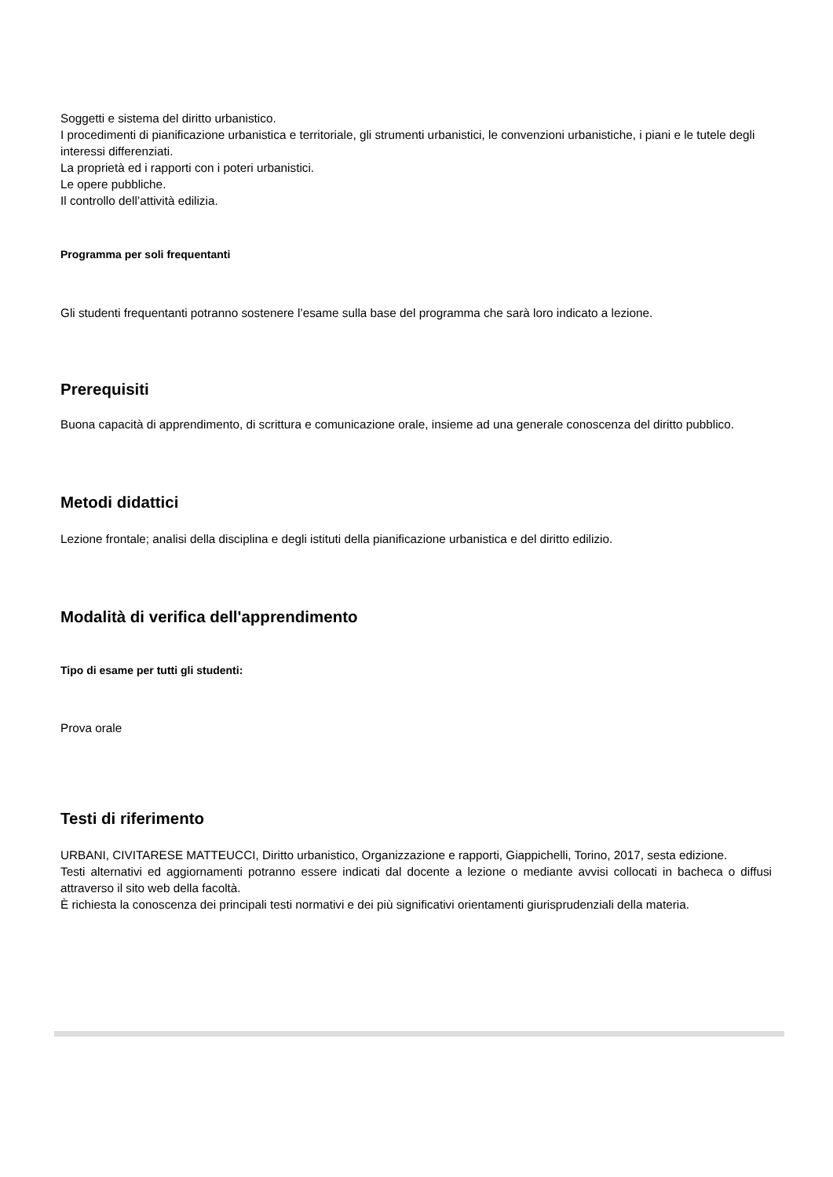Soggetti e sistema del diritto urbanistico.
I procedimenti di pianificazione urbanistica e territoriale, gli strumenti urbanistici, le convenzioni urbanistiche, i piani e le tutele degli interessi differenziati.
La proprietà ed i rapporti con i poteri urbanistici.
Le opere pubbliche.
Il controllo dell’attività edilizia.
Programma per soli frequentanti
Gli studenti frequentanti potranno sostenere l’esame sulla base del programma che sarà loro indicato a lezione.
Prerequisiti
Buona capacità di apprendimento, di scrittura e comunicazione orale, insieme ad una generale conoscenza del diritto pubblico.
Metodi didattici
Lezione frontale; analisi della disciplina e degli istituti della pianificazione urbanistica e del diritto edilizio.
Modalità di verifica dell'apprendimento
Tipo di esame per tutti gli studenti:
Prova orale
Testi di riferimento
URBANI, CIVITARESE MATTEUCCI, Diritto urbanistico, Organizzazione e rapporti, Giappichelli, Torino, 2017, sesta edizione.
Testi alternativi ed aggiornamenti potranno essere indicati dal docente a lezione o mediante avvisi collocati in bacheca o diffusi attraverso il sito web della facoltà.
È richiesta la conoscenza dei principali testi normativi e dei più significativi orientamenti giurisprudenziali della materia.